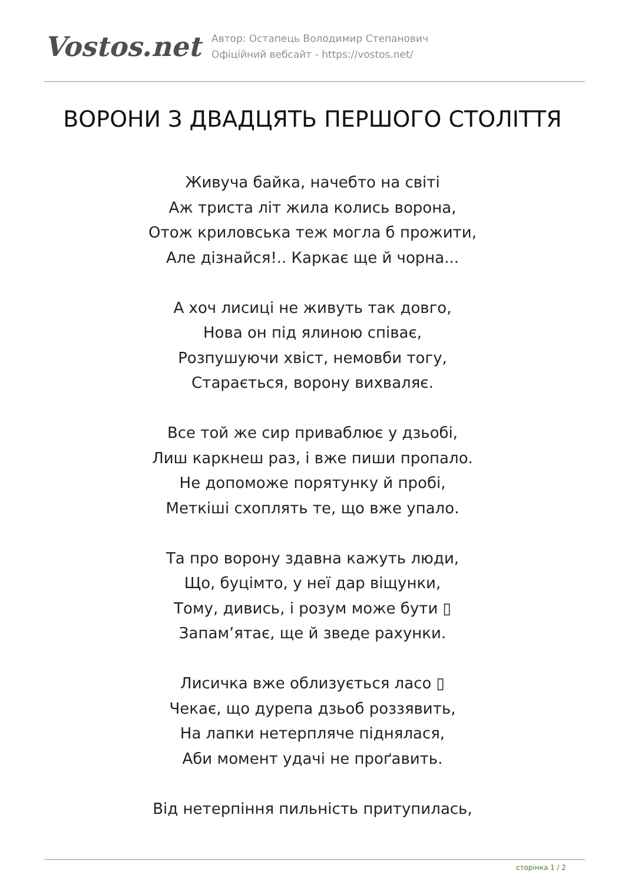Vostos.net
Автор: Остапець Володимир Степанович
Офіційний вебсайт - https://vostos.net/
ВОРОНИ З ДВАДЦЯТЬ ПЕРШОГО СТОЛІТТЯ
Живуча байка, начебто на світі
Аж триста літ жила колись ворона,
Отож криловська теж могла б прожити,
Але дізнайся!.. Каркає ще й чорна...
А хоч лисиці не живуть так довго,
Нова он під ялиною співає,
Розпушуючи хвіст, немовби тогу,
Старається, ворону вихваляє.
Все той же сир приваблює у дзьобі,
Лиш каркнеш раз, і вже пиши пропало.
Не допоможе порятунку й пробі,
Меткіші схоплять те, що вже упало.
Та про ворону здавна кажуть люди,
Що, буцімто, у неї дар віщунки,
Тому, дивись, і розум може бути ▯
Запам’ятає, ще й зведе рахунки.
Лисичка вже облизується ласо ▯
Чекає, що дурепа дзьоб роззявить,
На лапки нетерпляче піднялася,
Аби момент удачі не проґавить.
Від нетерпіння пильність притупилась,
сторінка 1 / 2